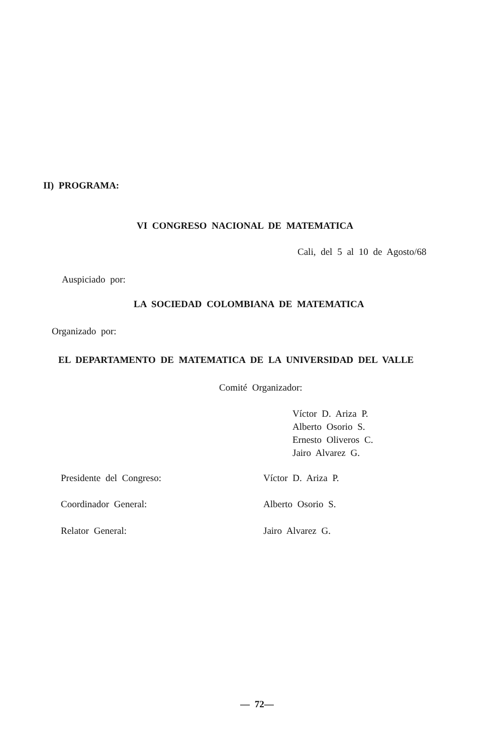II) PROGRAMA:
VI CONGRESO NACIONAL DE MATEMATICA
Cali, del 5 al 10 de Agosto/68
Auspiciado por:
LA SOCIEDAD COLOMBIANA DE MATEMATICA
Organizado por:
EL DEPARTAMENTO DE MATEMATICA DE LA UNIVERSIDAD DEL VALLE
Comité Organizador:
Víctor D. Ariza P.
Alberto Osorio S.
Ernesto Oliveros C.
Jairo Alvarez G.
Presidente del Congreso: Víctor D. Ariza P.
Coordinador General: Alberto Osorio S.
Relator General: Jairo Alvarez G.
— 72—